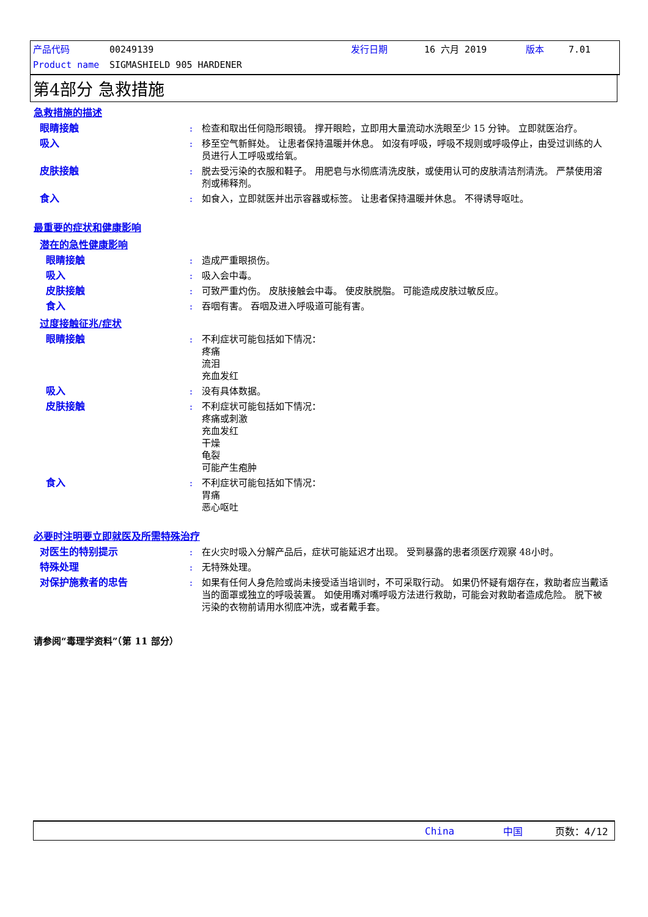产品代码 00249139 发行日期 16 六月 2019 版本 7.01
Product name SIGMASHIELD 905 HARDENER
第4部分 急救措施
急救措施的描述
眼睛接触: 检查和取出任何隐形眼镜。 撑开眼睑，立即用大量流动水洗眼至少 15 分钟。 立即就医治疗。
吸入: 移至空气新鲜处。 让患者保持温暖并休息。 如沒有呼吸，呼吸不规则或呼吸停止，由受过训练的人员进行人工呼吸或给氧。
皮肤接触: 脱去受污染的衣服和鞋子。 用肥皂与水彻底清洗皮肤，或使用认可的皮肤清洁剂清洗。 严禁使用溶剂或稀释剂。
食入: 如食入，立即就医并出示容器或标签。 让患者保持温暖并休息。 不得诱导呕吐。
最重要的症状和健康影响
潜在的急性健康影响
眼睛接触: 造成严重眼损伤。
吸入: 吸入会中毒。
皮肤接触: 可致严重灼伤。 皮肤接触会中毒。 使皮肤脱脂。 可能造成皮肤过敏反应。
食入: 吞咽有害。 吞咽及进入呼吸道可能有害。
过度接触征兆/症状
眼睛接触: 不利症状可能包括如下情况：
疼痛
流泪
充血发红
吸入: 没有具体数据。
皮肤接触: 不利症状可能包括如下情况：
疼痛或刺激
充血发红
干燥
龟裂
可能产生疱肿
食入: 不利症状可能包括如下情况：
胃痛
恶心呕吐
必要时注明要立即就医及所需特殊治疗
对医生的特别提示: 在火灾时吸入分解产品后，症状可能延迟才出现。 受到暴露的患者须医疗观察 48小时。
特殊处理: 无特殊处理。
对保护施救者的忠告: 如果有任何人身危险或尚未接受适当培训时，不可采取行动。 如果仍怀疑有烟存在，救助者应当戴适当的面罩或独立的呼吸装置。 如使用嘴对嘴呼吸方法进行救助，可能会对救助者造成危险。 脱下被污染的衣物前请用水彻底冲洗，或者戴手套。
请参阅“毒理学资料”（第 11 部分）
China 中国 页数：4/12